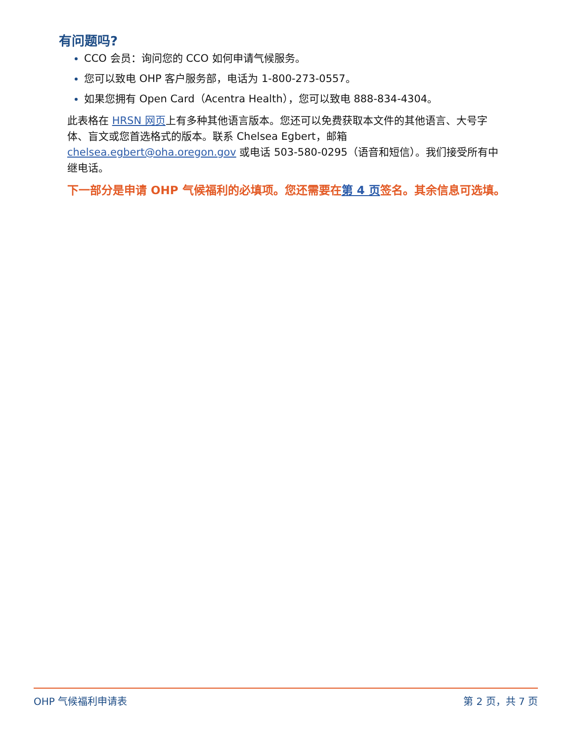有问题吗?
CCO 会员：询问您的 CCO 如何申请气候服务。
您可以致电 OHP 客户服务部，电话为 1-800-273-0557。
如果您拥有 Open Card（Acentra Health），您可以致电 888-834-4304。
此表格在 HRSN 网页上有多种其他语言版本。您还可以免费获取本文件的其他语言、大号字体、盲文或您首选格式的版本。联系 Chelsea Egbert，邮箱 chelsea.egbert@oha.oregon.gov 或电话 503-580-0295（语音和短信）。我们接受所有中继电话。
下一部分是申请 OHP 气候福利的必填项。您还需要在第 4 页签名。其余信息可选填。
OHP 气候福利申请表 第 2 页，共 7 页